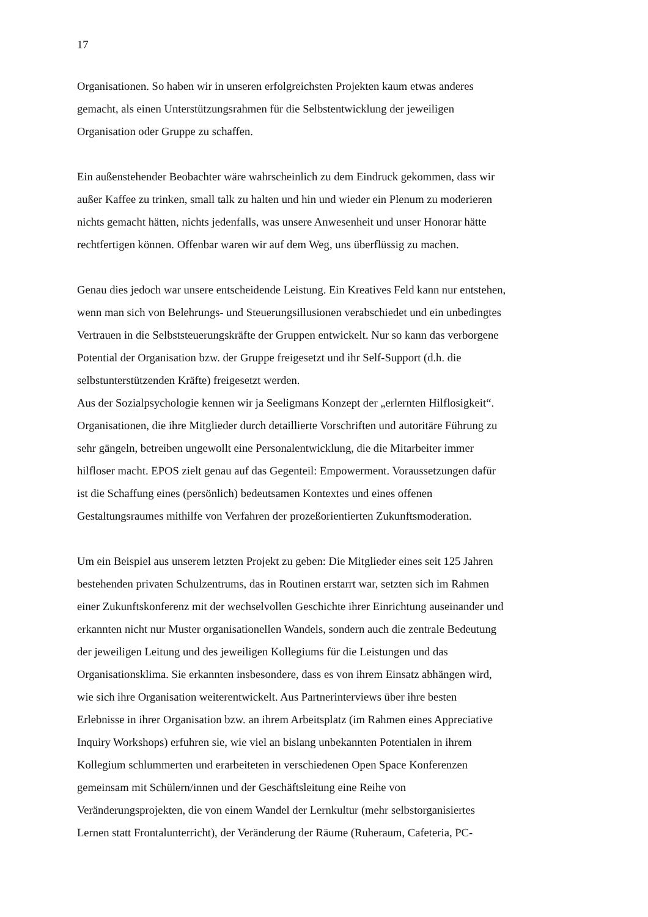17
Organisationen. So haben wir in unseren erfolgreichsten Projekten kaum etwas anderes
gemacht, als einen Unterstützungsrahmen für die Selbstentwicklung der jeweiligen
Organisation oder Gruppe zu schaffen.
Ein außenstehender Beobachter wäre wahrscheinlich zu dem Eindruck gekommen, dass wir
außer Kaffee zu trinken, small talk zu halten und hin und wieder ein Plenum zu moderieren
nichts gemacht hätten, nichts jedenfalls, was unsere Anwesenheit und unser Honorar hätte
rechtfertigen können. Offenbar waren wir auf dem Weg, uns überflüssig zu machen.
Genau dies jedoch war unsere entscheidende Leistung. Ein Kreatives Feld kann nur entstehen,
wenn man sich von Belehrungs- und Steuerungsillusionen verabschiedet und ein unbedingtes
Vertrauen in die Selbststeuerungskräfte der Gruppen entwickelt. Nur so kann das verborgene
Potential der Organisation bzw. der Gruppe freigesetzt und ihr Self-Support (d.h. die
selbstunterstützenden Kräfte) freigesetzt werden.
Aus der Sozialpsychologie kennen wir ja Seeligmans Konzept der „erlernten Hilflosigkeit“.
Organisationen, die ihre Mitglieder durch detaillierte Vorschriften und autoritäre Führung zu
sehr gängeln, betreiben ungewollt eine Personalentwicklung, die die Mitarbeiter immer
hilfloser macht. EPOS zielt genau auf das Gegenteil: Empowerment. Voraussetzungen dafür
ist die Schaffung eines (persönlich) bedeutsamen Kontextes und eines offenen
Gestaltungsraumes mithilfe von Verfahren der prozeßorientierten Zukunftsmoderation.
Um ein Beispiel aus unserem letzten Projekt zu geben: Die Mitglieder eines seit 125 Jahren
bestehenden privaten Schulzentrums, das in Routinen erstarrt war, setzten sich im Rahmen
einer Zukunftskonferenz mit der wechselvollen Geschichte ihrer Einrichtung auseinander und
erkannten nicht nur Muster organisationellen Wandels, sondern auch die zentrale Bedeutung
der jeweiligen Leitung und des jeweiligen Kollegiums für die Leistungen und das
Organisationsklima. Sie erkannten insbesondere, dass es von ihrem Einsatz abhängen wird,
wie sich ihre Organisation weiterentwickelt. Aus Partnerinterviews über ihre besten
Erlebnisse in ihrer Organisation bzw. an ihrem Arbeitsplatz (im Rahmen eines Appreciative
Inquiry Workshops) erfuhren sie, wie viel an bislang unbekannten Potentialen in ihrem
Kollegium schlummerten und erarbeiteten in verschiedenen Open Space Konferenzen
gemeinsam mit Schülern/innen und der Geschäftsleitung eine Reihe von
Veränderungsprojekten, die von einem Wandel der Lernkultur (mehr selbstorganisiertes
Lernen statt Frontalunterricht), der Veränderung der Räume (Ruheraum, Cafeteria, PC-